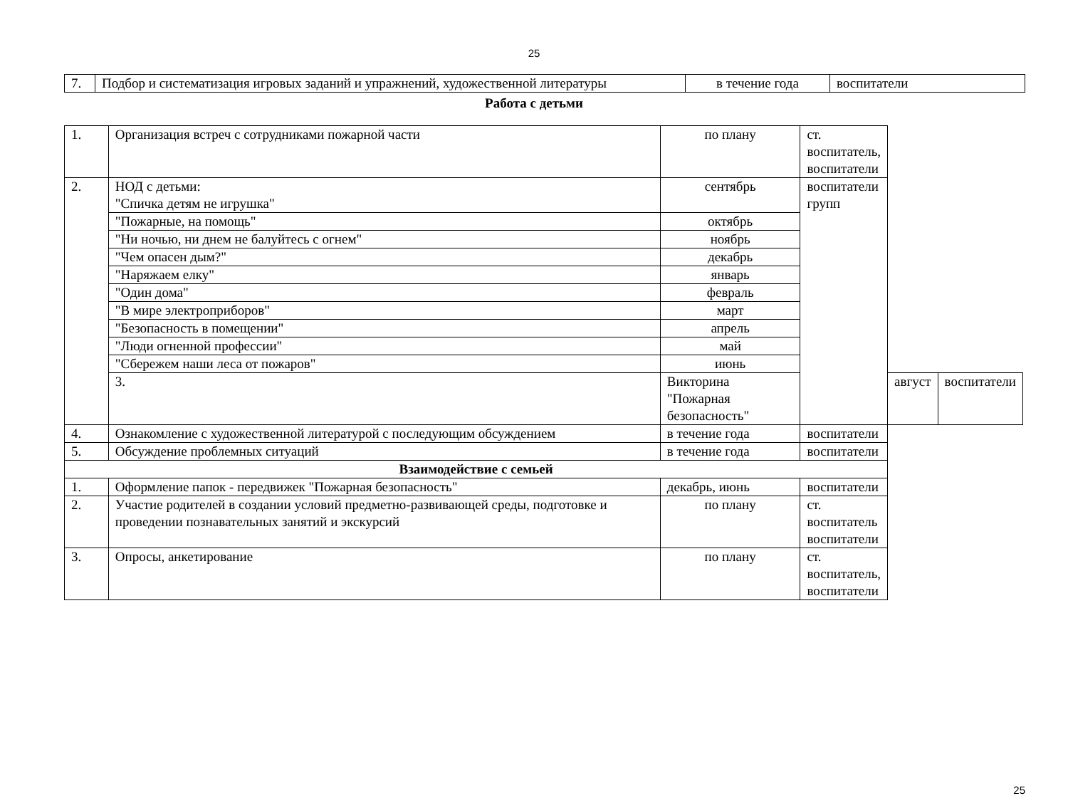25
| 7. | Подбор и систематизация игровых заданий и упражнений, художественной литературы | в течение года | воспитатели |
Работа с детьми
| 1. | Организация встреч с сотрудниками пожарной части | по плану | ст. воспитатель, воспитатели | | |
| 2. | НОД с детьми: "Спичка детям не игрушка" | сентябрь | воспитатели групп | | |
| | "Пожарные, на помощь" | октябрь | | | |
| | "Ни ночью, ни днем не балуйтесь с огнем" | ноябрь | | | |
| | "Чем опасен дым?" | декабрь | | | |
| | "Наряжаем елку" | январь | | | |
| | "Один дома" | февраль | | | |
| | "В мире электроприборов" | март | | | |
| | "Безопасность в помещении" | апрель | | | |
| | "Люди огненной профессии" | май | | | |
| | "Сбережем наши леса от пожаров" | июнь | | | |
| | 3. | Викторина "Пожарная безопасность" | | август | воспитатели |
| 4. | Ознакомление с художественной литературой с последующим обсуждением | в течение года | воспитатели | | |
| 5. | Обсуждение проблемных ситуаций | в течение года | воспитатели | | |
| Взаимодействие с семьей | | | | | |
| 1. | Оформление папок - передвижек "Пожарная безопасность" | декабрь, июнь | воспитатели | | |
| 2. | Участие родителей в создании условий предметно-развивающей среды, подготовке и проведении познавательных занятий и экскурсий | по плану | ст. воспитатель воспитатели | | |
| 3. | Опросы, анкетирование | по плану | ст. воспитатель, воспитатели | | |
25